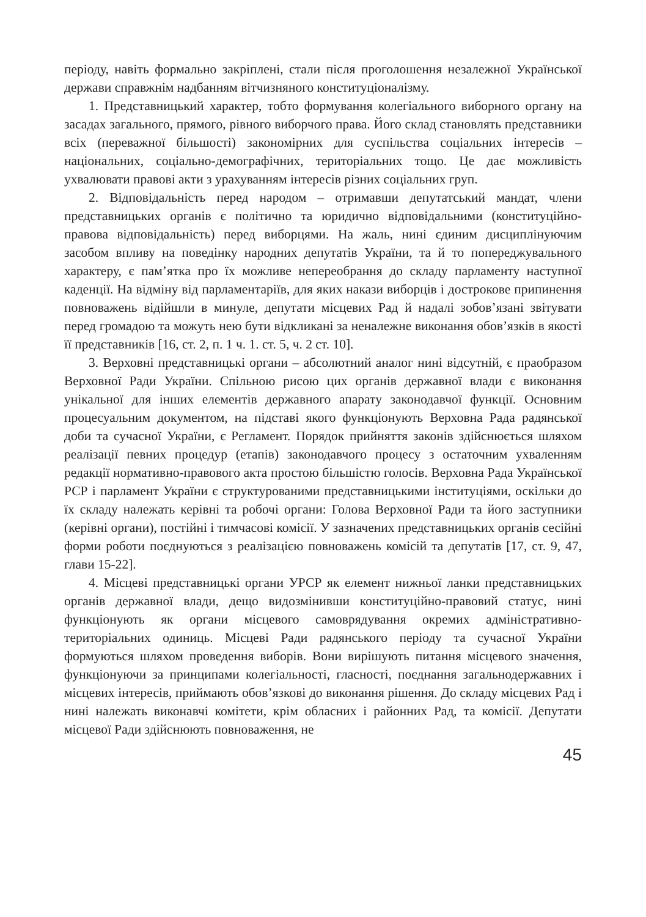періоду, навіть формально закріплені, стали після проголошення незалежної Української держави справжнім надбанням вітчизняного конституціоналізму.
1. Представницький характер, тобто формування колегіального виборного органу на засадах загального, прямого, рівного виборчого права. Його склад становлять представники всіх (переважної більшості) закономірних для суспільства соціальних інтересів – національних, соціально-демографічних, територіальних тощо. Це дає можливість ухвалювати правові акти з урахуванням інтересів різних соціальних груп.
2. Відповідальність перед народом – отримавши депутатський мандат, члени представницьких органів є політично та юридично відповідальними (конституційно-правова відповідальність) перед виборцями. На жаль, нині єдиним дисциплінуючим засобом впливу на поведінку народних депутатів України, та й то попереджувального характеру, є пам’ятка про їх можливе непереобрання до складу парламенту наступної каденції. На відміну від парламентаріїв, для яких накази виборців і дострокове припинення повноважень відійшли в минуле, депутати місцевих Рад й надалі зобов’язані звітувати перед громадою та можуть нею бути відкликані за неналежне виконання обов’язків в якості її представників [16, ст. 2, п. 1 ч. 1. ст. 5, ч. 2 ст. 10].
3. Верховні представницькі органи – абсолютний аналог нині відсутній, є праобразом Верховної Ради України. Спільною рисою цих органів державної влади є виконання унікальної для інших елементів державного апарату законодавчої функції. Основним процесуальним документом, на підставі якого функціонують Верховна Рада радянської доби та сучасної України, є Регламент. Порядок прийняття законів здійснюється шляхом реалізації певних процедур (етапів) законодавчого процесу з остаточним ухваленням редакції нормативно-правового акта простою більшістю голосів. Верховна Рада Української РСР і парламент України є структурованими представницькими інституціями, оскільки до їх складу належать керівні та робочі органи: Голова Верховної Ради та його заступники (керівні органи), постійні і тимчасові комісії. У зазначених представницьких органів сесійні форми роботи поєднуються з реалізацією повноважень комісій та депутатів [17, ст. 9, 47, глави 15-22].
4. Місцеві представницькі органи УРСР як елемент нижньої ланки представницьких органів державної влади, дещо видозмінивши конституційно-правовий статус, нині функціонують як органи місцевого самоврядування окремих адміністративно-територіальних одиниць. Місцеві Ради радянського періоду та сучасної України формуються шляхом проведення виборів. Вони вирішують питання місцевого значення, функціонуючи за принципами колегіальності, гласності, поєднання загальнодержавних і місцевих інтересів, приймають обов’язкові до виконання рішення. До складу місцевих Рад і нині належать виконавчі комітети, крім обласних і районних Рад, та комісії. Депутати місцевої Ради здійснюють повноваження, не
45